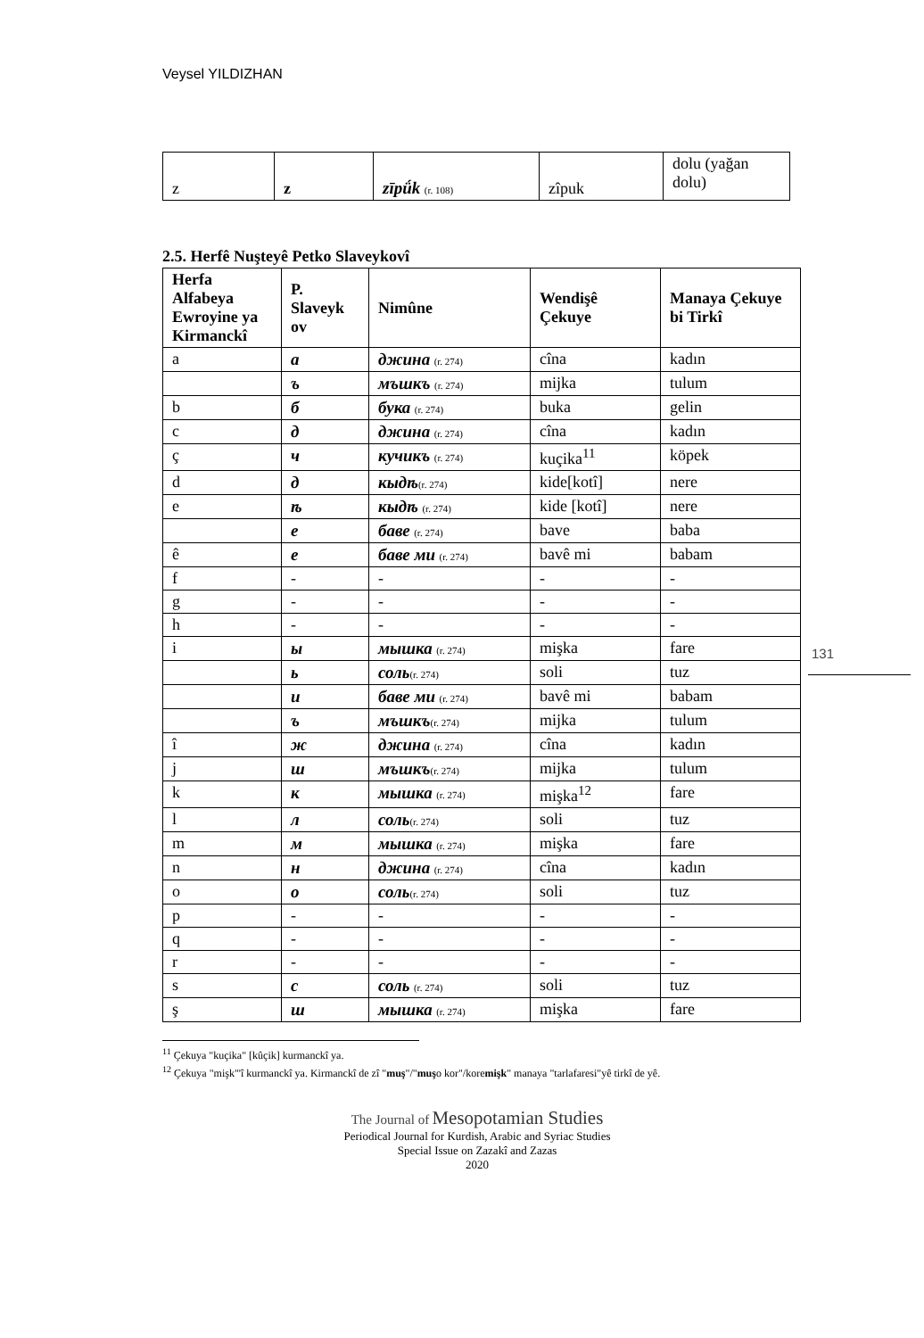Veysel YILDIZHAN
131
| z | z | zīpǘk (r. 108) | zîpuk | dolu (yağan dolu) |
2.5. Herfê Nuşteyê Petko Slaveykovî
| Herfa Alfabeya Ewroyine ya Kirmanckî | P. Slaveyk ov | Nimûne | Wendişê Çekuye | Manaya Çekuye bi Tirkî |
| --- | --- | --- | --- | --- |
| a | а | джина (r. 274) | cîna | kadın |
| | ъ | мъшкъ (r. 274) | mijka | tulum |
| b | б | бука (r. 274) | buka | gelin |
| c | д | джина (r. 274) | cîna | kadın |
| ç | ч | кучикъ (r. 274) | kuçika<sup>11</sup> | köpek |
| d | д | кыдѣ (r. 274) | kide[kotî] | nere |
| e | ѣ | кыдѣ (r. 274) | kide [kotî] | nere |
| | е | баве (r. 274) | bave | baba |
| ê | е | баве ми (r. 274) | bavê mi | babam |
| f | - | - | - | - |
| g | - | - | - | - |
| h | - | - | - | - |
| i | ы | мышка (r. 274) | mişka | fare |
| | ь | соль (r. 274) | soli | tuz |
| | и | баве ми (r. 274) | bavê mi | babam |
| | ъ | мъшкъ (r. 274) | mijka | tulum |
| î | ж | джина (r. 274) | cîna | kadın |
| j | ш | мъшкъ (r. 274) | mijka | tulum |
| k | к | мышка (r. 274) | mişka<sup>12</sup> | fare |
| l | л | соль (r. 274) | soli | tuz |
| m | м | мышка (r. 274) | mişka | fare |
| n | н | джина (r. 274) | cîna | kadın |
| o | о | соль (r. 274) | soli | tuz |
| p | - | - | - | - |
| q | - | - | - | - |
| r | - | - | - | - |
| s | с | соль (r. 274) | soli | tuz |
| ş | ш | мышка (r. 274) | mişka | fare |
<sup>11</sup> Çekuya "kuçika" [kûçik] kurmanckî ya.
<sup>12</sup> Çekuya "mişk"'î kurmanckî ya. Kirmanckî de zî "muş"/"muşo kor"/koremişk" manaya "tarlafaresi"yê tirkî de yê.
The Journal of Mesopotamian Studies
Periodical Journal for Kurdish, Arabic and Syriac Studies
Special Issue on Zazakî and Zazas
2020